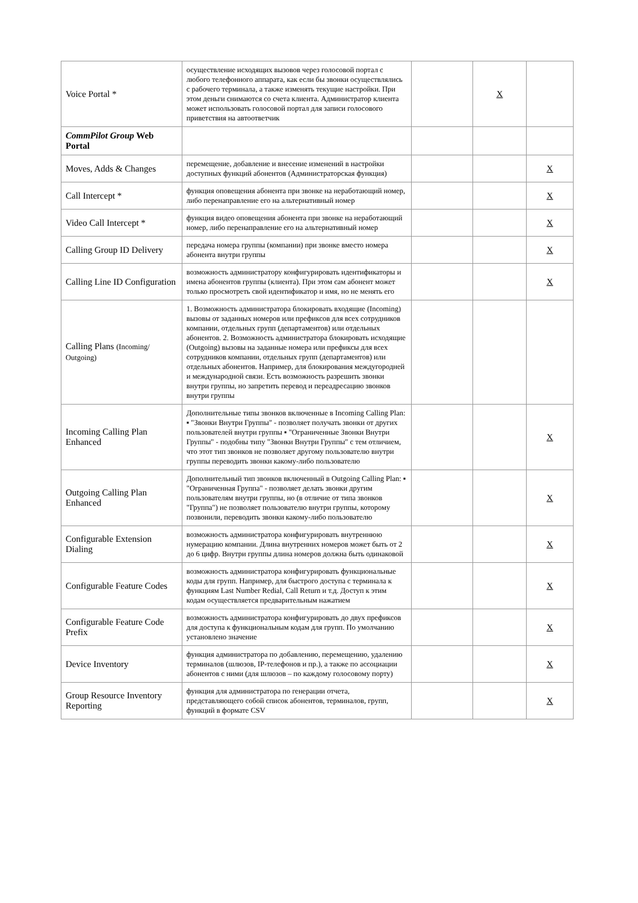| Voice Portal * | осуществление исходящих вызовов через голосовой портал с любого телефонного аппарата, как если бы звонки осуществлялись с рабочего терминала, а также изменять текущие настройки. При этом деньги снимаются со счета клиента. Администратор клиента может использовать голосовой портал для записи голосового приветствия на автоответчик | | X | |
| CommPilot Group Web Portal | | | | |
| Moves, Adds & Changes | перемещение, добавление и внесение изменений в настройки доступных функций абонентов (Администраторская функция) | | | X |
| Call Intercept * | функция оповещения абонента при звонке на неработающий номер, либо перенаправление его на альтернативный номер | | | X |
| Video Call Intercept * | функция видео оповещения абонента при звонке на неработающий номер, либо перенаправление его на альтернативный номер | | | X |
| Calling Group ID Delivery | передача номера группы (компании) при звонке вместо номера абонента внутри группы | | | X |
| Calling Line ID Configuration | возможность администратору конфигурировать идентификаторы и имена абонентов группы (клиента). При этом сам абонент может только просмотреть свой идентификатор и имя, но не менять его | | | X |
| Calling Plans (Incoming/ Outgoing) | 1. Возможность администратора блокировать входящие (Incoming) вызовы от заданных номеров или префиксов для всех сотрудников компании, отдельных групп (департаментов) или отдельных абонентов. 2. Возможность администратора блокировать исходящие (Outgoing) вызовы на заданные номера или префиксы для всех сотрудников компании, отдельных групп (департаментов) или отдельных абонентов. Например, для блокирования междугородней и международной связи. Есть возможность разрешить звонки внутри группы, но запретить перевод и переадресацию звонков внутри группы | | | |
| Incoming Calling Plan Enhanced | Дополнительные типы звонков включенные в Incoming Calling Plan: ▪ "Звонки Внутри Группы" - позволяет получать звонки от других пользователей внутри группы ▪ "Ограниченные Звонки Внутри Группы" - подобны типу "Звонки Внутри Группы" с тем отличием, что этот тип звонков не позволяет другому пользователю внутри группы переводить звонки какому-либо пользователю | | | X |
| Outgoing Calling Plan Enhanced | Дополнительный тип звонков включенный в Outgoing Calling Plan: ▪ "Ограниченная Группа" - позволяет делать звонки другим пользователям внутри группы, но (в отличие от типа звонков "Группа") не позволяет пользователю внутри группы, которому позвонили, переводить звонки какому-либо пользователю | | | X |
| Configurable Extension Dialing | возможность администратора конфигурировать внутреннюю нумерацию компании. Длина внутренних номеров может быть от 2 до 6 цифр. Внутри группы длина номеров должна быть одинаковой | | | X |
| Configurable Feature Codes | возможность администратора конфигурировать функциональные коды для групп. Например, для быстрого доступа с терминала к функциям Last Number Redial, Call Return и т.д. Доступ к этим кодам осуществляется предварительным нажатием | | | X |
| Configurable Feature Code Prefix | возможность администратора конфигурировать до двух префиксов для доступа к функциональным кодам для групп. По умолчанию установлено значение | | | X |
| Device Inventory | функция администратора по добавлению, перемещению, удалению терминалов (шлюзов, IP-телефонов и пр.), а также по ассоциации абонентов с ними (для шлюзов – по каждому голосовому порту) | | | X |
| Group Resource Inventory Reporting | функция для администратора по генерации отчета, представляющего собой список абонентов, терминалов, групп, функций в формате CSV | | | X |